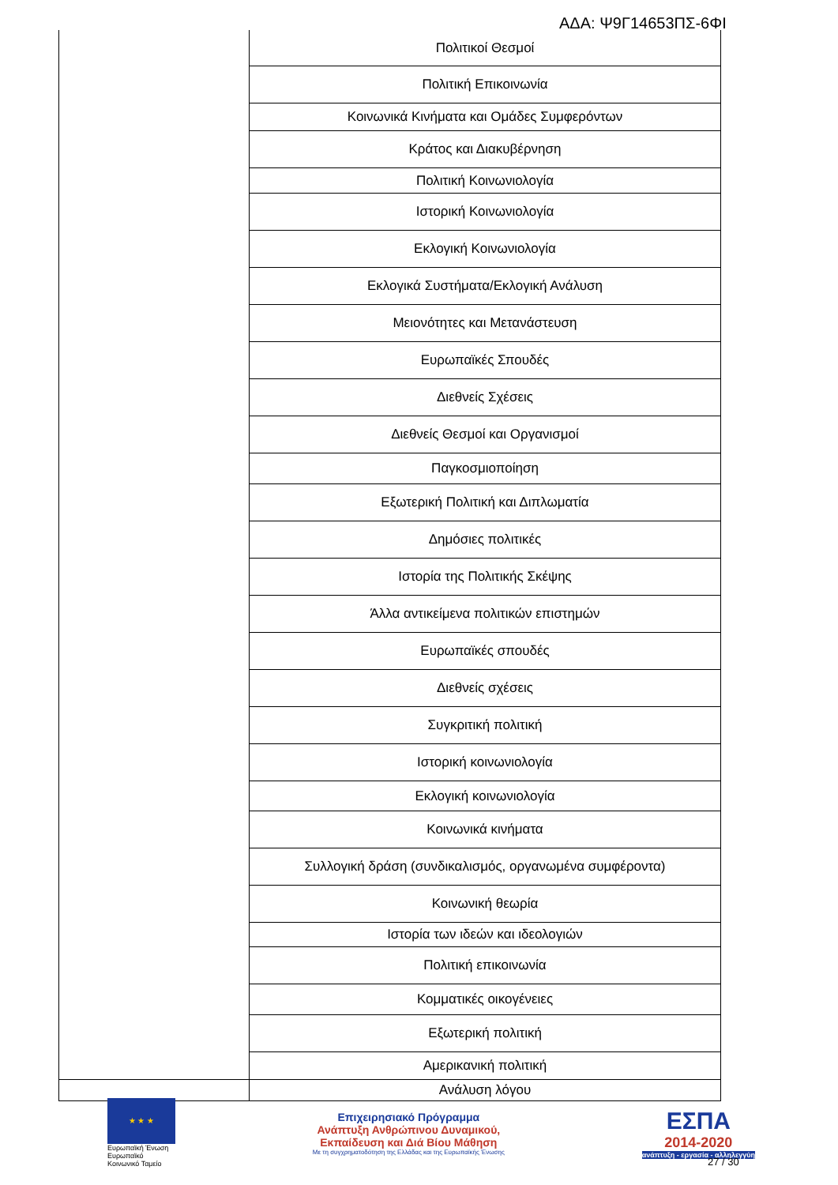ΑΔΑ: Ψ9Γ14653ΠΣ-6ΦΙ
| | Πολιτικοί Θεσμοί |
| | Πολιτική Επικοινωνία |
| | Κοινωνικά Κινήματα και Ομάδες Συμφερόντων |
| | Κράτος και Διακυβέρνηση |
| | Πολιτική Κοινωνιολογία |
| | Ιστορική Κοινωνιολογία |
| | Εκλογική Κοινωνιολογία |
| | Εκλογικά Συστήματα/Εκλογική Ανάλυση |
| | Μειονότητες και Μετανάστευση |
| | Ευρωπαϊκές Σπουδές |
| | Διεθνείς Σχέσεις |
| | Διεθνείς Θεσμοί και Οργανισμοί |
| | Παγκοσμιοποίηση |
| | Εξωτερική Πολιτική και Διπλωματία |
| | Δημόσιες πολιτικές |
| | Ιστορία της Πολιτικής Σκέψης |
| | Άλλα αντικείμενα πολιτικών επιστημών |
| | Ευρωπαϊκές σπουδές |
| | Διεθνείς σχέσεις |
| | Συγκριτική πολιτική |
| | Ιστορική κοινωνιολογία |
| | Εκλογική κοινωνιολογία |
| | Κοινωνικά κινήματα |
| | Συλλογική δράση (συνδικαλισμός, οργανωμένα συμφέροντα) |
| | Κοινωνική θεωρία |
| | Ιστορία των ιδεών και ιδεολογιών |
| | Πολιτική επικοινωνία |
| | Κομματικές οικογένειες |
| | Εξωτερική πολιτική |
| | Αμερικανική πολιτική |
| | Ανάλυση λόγου |
★ ★ ★
Ευρωπαϊκή Ένωση
Ευρωπαϊκό Κοινωνικό Ταμείο
Επιχειρησιακό Πρόγραμμα
Ανάπτυξη Ανθρώπινου Δυναμικού,
Εκπαίδευση και Διά Βίου Μάθηση
Με τη συγχρηματοδότηση της Ελλάδας και της Ευρωπαϊκής Ένωσης
ΕΣΠΑ
2014-2020
ανάπτυξη - εργασία - αλληλεγγύη
27 / 30